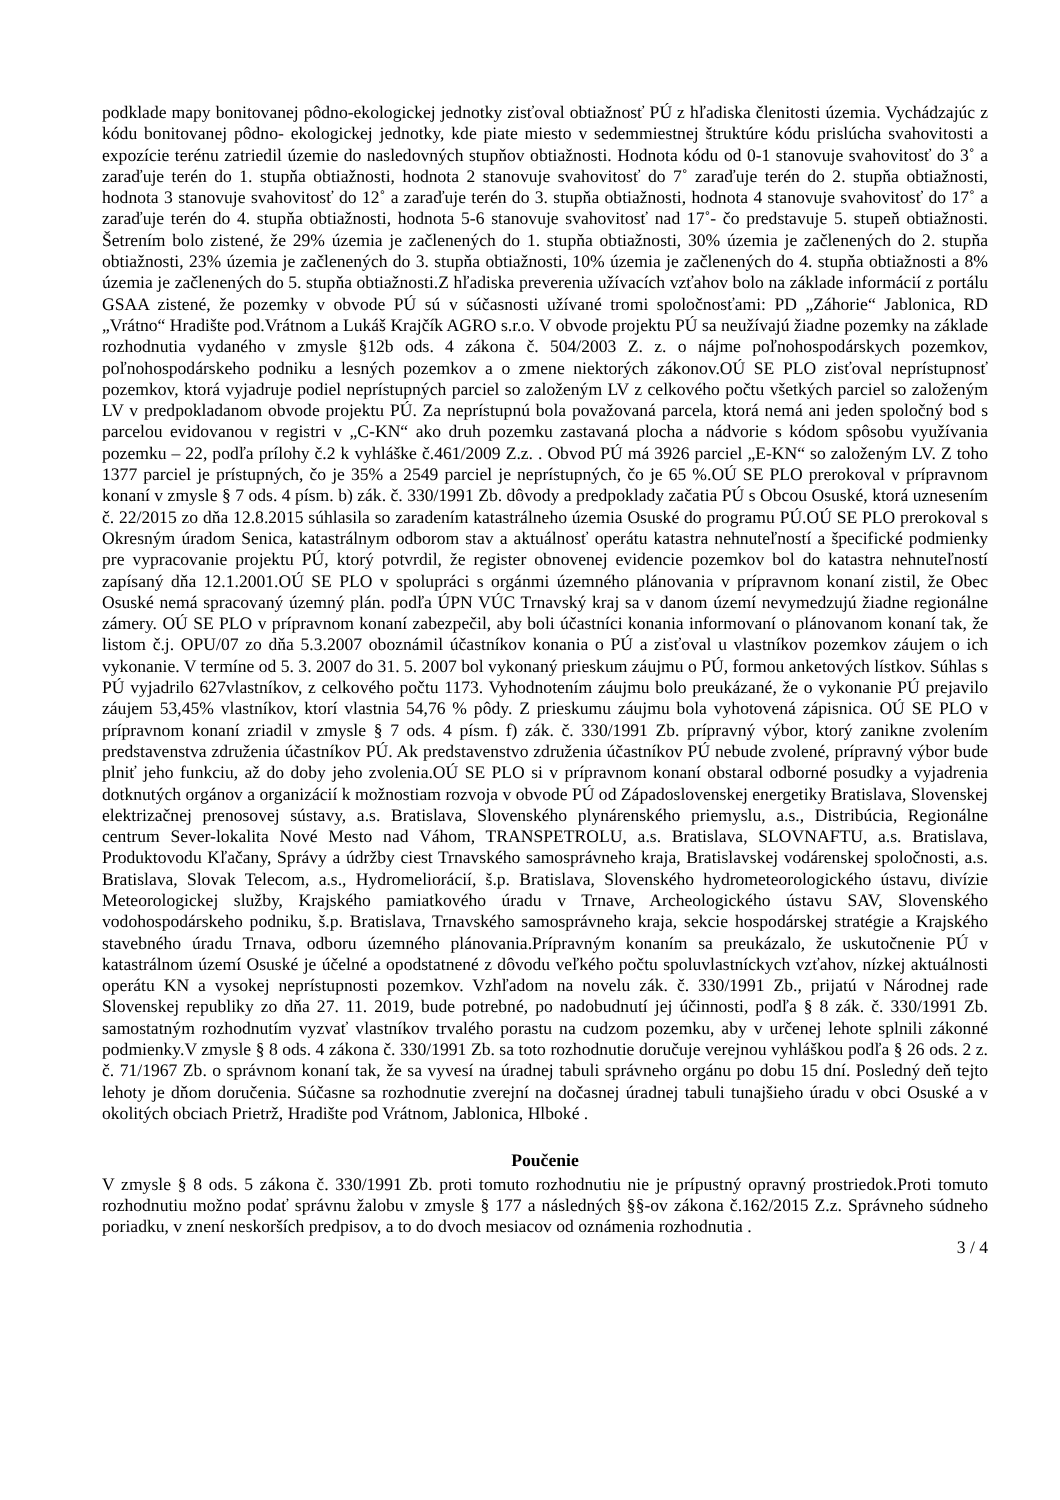podklade mapy bonitovanej pôdno-ekologickej jednotky zisťoval obtiažnosť PÚ z hľadiska členitosti územia. Vychádzajúc z kódu bonitovanej pôdno- ekologickej jednotky, kde piate miesto v sedemmiestnej štruktúre kódu prislúcha svahovitosti a expozície terénu zatriedil územie do nasledovných stupňov obtiažnosti. Hodnota kódu od 0-1 stanovuje svahovitosť do 3˚ a zaraďuje terén do 1. stupňa obtiažnosti, hodnota 2 stanovuje svahovitosť do 7˚ zaraďuje terén do 2. stupňa obtiažnosti, hodnota 3 stanovuje svahovitosť do 12˚ a zaraďuje terén do 3. stupňa obtiažnosti, hodnota 4 stanovuje svahovitosť do 17˚ a zaraďuje terén do 4. stupňa obtiažnosti, hodnota 5-6 stanovuje svahovitosť nad 17˚- čo predstavuje 5. stupeň obtiažnosti. Šetrením bolo zistené, že 29% územia je začlenených do 1. stupňa obtiažnosti, 30% územia je začlenených do 2. stupňa obtiažnosti, 23% územia je začlenených do 3. stupňa obtiažnosti, 10% územia je začlenených do 4. stupňa obtiažnosti a 8% územia je začlenených do 5. stupňa obtiažnosti.Z hľadiska preverenia užívacích vzťahov bolo na základe informácií z portálu GSAA zistené, že pozemky v obvode PÚ sú v súčasnosti užívané tromi spoločnosťami: PD „Záhorie“ Jablonica, RD „Vrátno“ Hradište pod.Vrátnom a Lukáš Krajčík AGRO s.r.o. V obvode projektu PÚ sa neužívajú žiadne pozemky na základe rozhodnutia vydaného v zmysle §12b ods. 4 zákona č. 504/2003 Z. z. o nájme poľnohospodárskych pozemkov, poľnohospodárskeho podniku a lesných pozemkov a o zmene niektorých zákonov.OÚ SE PLO zisťoval neprístupnosť pozemkov, ktorá vyjadruje podiel neprístupných parciel so založeným LV z celkového počtu všetkých parciel so založeným LV v predpokladanom obvode projektu PÚ. Za neprístupnú bola považovaná parcela, ktorá nemá ani jeden spoločný bod s parcelou evidovanou v registri v „C-KN“ ako druh pozemku zastavaná plocha a nádvorie s kódom spôsobu využívania pozemku – 22, podľa prílohy č.2 k vyhláške č.461/2009 Z.z. . Obvod PÚ má 3926 parciel „E-KN“ so založeným LV. Z toho 1377 parciel je prístupných, čo je 35% a 2549 parciel je neprístupných, čo je 65 %.OÚ SE PLO prerokoval v prípravnom konaní v zmysle § 7 ods. 4 písm. b) zák. č. 330/1991 Zb. dôvody a predpoklady začatia PÚ s Obcou Osuské, ktorá uznesením č. 22/2015 zo dňa 12.8.2015 súhlasila so zaradením katastrálneho územia Osuské do programu PÚ.OÚ SE PLO prerokoval s Okresným úradom Senica, katastrálnym odborom stav a aktuálnosť operátu katastra nehnuteľností a špecifické podmienky pre vypracovanie projektu PÚ, ktorý potvrdil, že register obnovenej evidencie pozemkov bol do katastra nehnuteľností zapísaný dňa 12.1.2001.OÚ SE PLO v spolupráci s orgánmi územného plánovania v prípravnom konaní zistil, že Obec Osuské nemá spracovaný územný plán. podľa ÚPN VÚC Trnavský kraj sa v danom území nevymedzujú žiadne regionálne zámery. OÚ SE PLO v prípravnom konaní zabezpečil, aby boli účastníci konania informovaní o plánovanom konaní tak, že listom č.j. OPU/07 zo dňa 5.3.2007 oboznámil účastníkov konania o PÚ a zisťoval u vlastníkov pozemkov záujem o ich vykonanie. V termíne od 5. 3. 2007 do 31. 5. 2007 bol vykonaný prieskum záujmu o PÚ, formou anketových lístkov. Súhlas s PÚ vyjadrilo 627vlastníkov, z celkového počtu 1173. Vyhodnotením záujmu bolo preukázané, že o vykonanie PÚ prejavilo záujem 53,45% vlastníkov, ktorí vlastnia 54,76 % pôdy. Z prieskumu záujmu bola vyhotovená zápisnica. OÚ SE PLO v prípravnom konaní zriadil v zmysle § 7 ods. 4 písm. f) zák. č. 330/1991 Zb. prípravný výbor, ktorý zanikne zvolením predstavenstva združenia účastníkov PÚ. Ak predstavenstvo združenia účastníkov PÚ nebude zvolené, prípravný výbor bude plniť jeho funkciu, až do doby jeho zvolenia.OÚ SE PLO si v prípravnom konaní obstaral odborné posudky a vyjadrenia dotknutých orgánov a organizácií k možnostiam rozvoja v obvode PÚ od Západoslovenskej energetiky Bratislava, Slovenskej elektrizačnej prenosovej sústavy, a.s. Bratislava, Slovenského plynárenského priemyslu, a.s., Distribúcia, Regionálne centrum Sever-lokalita Nové Mesto nad Váhom, TRANSPETROLU, a.s. Bratislava, SLOVNAFTU, a.s. Bratislava, Produktovodu Kľačany, Správy a údržby ciest Trnavského samosprávneho kraja, Bratislavskej vodárenskej spoločnosti, a.s. Bratislava, Slovak Telecom, a.s., Hydromeliorácií, š.p. Bratislava, Slovenského hydrometeorologického ústavu, divízie Meteorologickej služby, Krajského pamiatkového úradu v Trnave, Archeologického ústavu SAV, Slovenského vodohospodárskeho podniku, š.p. Bratislava, Trnavského samosprávneho kraja, sekcie hospodárskej stratégie a Krajského stavebného úradu Trnava, odboru územného plánovania.Prípravným konaním sa preukázalo, že uskutočnenie PÚ v katastrálnom území Osuské je účelné a opodstatnené z dôvodu veľkého počtu spoluvlastníckych vzťahov, nízkej aktuálnosti operátu KN a vysokej neprístupnosti pozemkov. Vzhľadom na novelu zák. č. 330/1991 Zb., prijatú v Národnej rade Slovenskej republiky zo dňa 27. 11. 2019, bude potrebné, po nadobudnutí jej účinnosti, podľa § 8 zák. č. 330/1991 Zb. samostatným rozhodnutím vyzvať vlastníkov trvalého porastu na cudzom pozemku, aby v určenej lehote splnili zákonné podmienky.V zmysle § 8 ods. 4 zákona č. 330/1991 Zb. sa toto rozhodnutie doručuje verejnou vyhláškou podľa § 26 ods. 2 z. č. 71/1967 Zb. o správnom konaní tak, že sa vyvesí na úradnej tabuli správneho orgánu po dobu 15 dní. Posledný deň tejto lehoty je dňom doručenia. Súčasne sa rozhodnutie zverejní na dočasnej úradnej tabuli tunajšieho úradu v obci Osuské a v okolitých obciach Prietrž, Hradište pod Vrátnom, Jablonica, Hlboké .
Poučenie
V zmysle § 8 ods. 5 zákona č. 330/1991 Zb. proti tomuto rozhodnutiu nie je prípustný opravný prostriedok.Proti tomuto rozhodnutiu možno podať správnu žalobu v zmysle § 177 a následných §§-ov zákona č.162/2015 Z.z. Správneho súdneho poriadku, v znení neskorších predpisov, a to do dvoch mesiacov od oznámenia rozhodnutia .
3 / 4